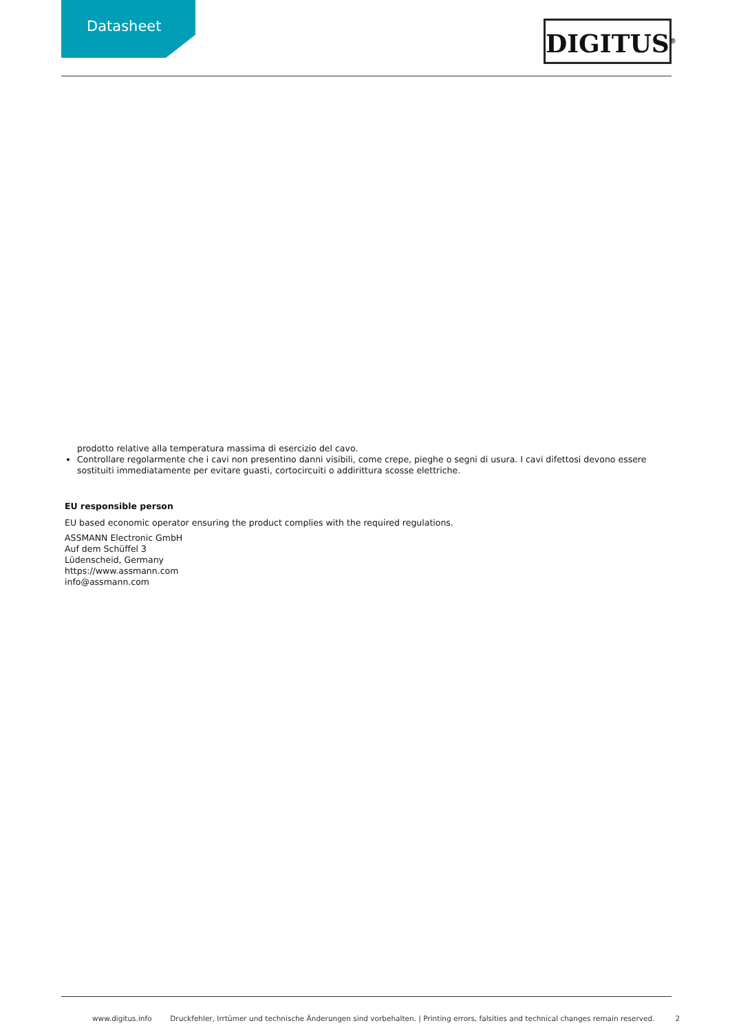Datasheet DIGITUS<sup>®</sup>
prodotto relative alla temperatura massima di esercizio del cavo.
Controllare regolarmente che i cavi non presentino danni visibili, come crepe, pieghe o segni di usura. I cavi difettosi devono essere sostituiti immediatamente per evitare guasti, cortocircuiti o addirittura scosse elettriche.
EU responsible person
EU based economic operator ensuring the product complies with the required regulations.
ASSMANN Electronic GmbH
Auf dem Schüffel 3
Lüdenscheid, Germany
https://www.assmann.com
info@assmann.com
www.digitus.info Druckfehler, Irrtümer und technische Änderungen sind vorbehalten. | Printing errors, falsities and technical changes remain reserved. 2